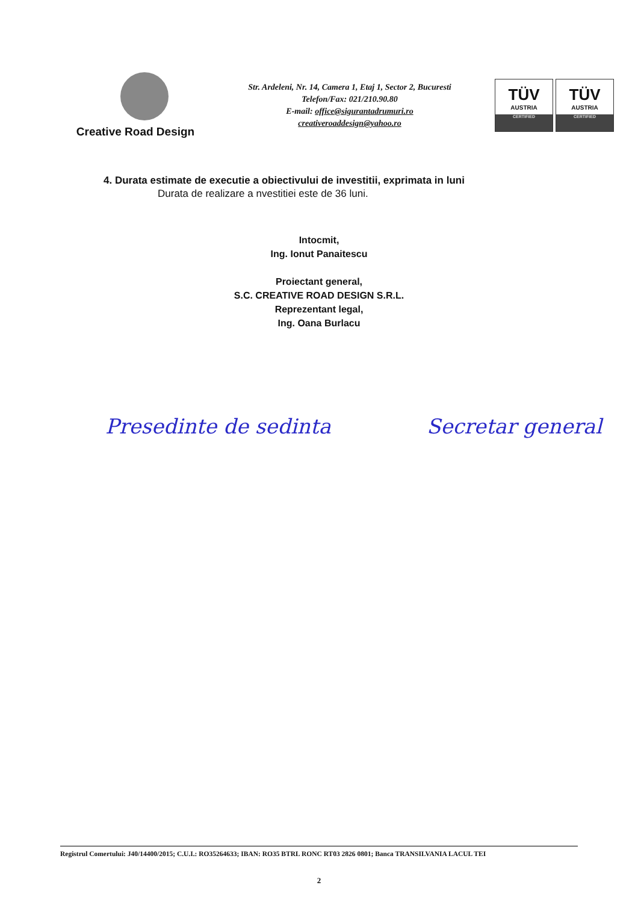Creative Road Design
Str. Ardeleni, Nr. 14, Camera 1, Etaj 1, Sector 2, Bucuresti
Telefon/Fax: 021/210.90.80
E-mail: office@sigurantadrumuri.ro
creativeroaddesign@yahoo.ro
TÜV
AUSTRIA
CERTIFIED
TÜV
AUSTRIA
CERTIFIED
4. Durata estimate de executie a obiectivului de investitii, exprimata in luni
Durata de realizare a nvestitiei este de 36 luni.
Intocmit,
Ing. Ionut Panaitescu
Proiectant general,
S.C. CREATIVE ROAD DESIGN S.R.L.
Reprezentant legal,
Ing. Oana Burlacu
Presedinte de sedinta Secretar general
Registrul Comertului: J40/14400/2015; C.U.I.: RO35264633; IBAN: RO35 BTRL RONC RT03 2826 0801; Banca TRANSILVANIA LACUL TEI
2